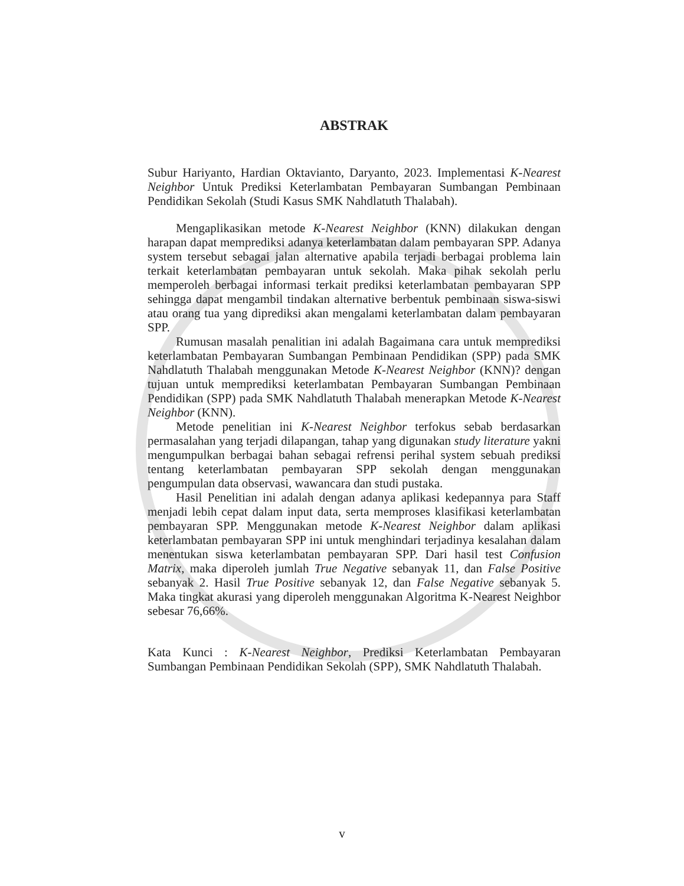ABSTRAK
Subur Hariyanto, Hardian Oktavianto, Daryanto, 2023. Implementasi K-Nearest Neighbor Untuk Prediksi Keterlambatan Pembayaran Sumbangan Pembinaan Pendidikan Sekolah (Studi Kasus SMK Nahdlatuth Thalabah).
Mengaplikasikan metode K-Nearest Neighbor (KNN) dilakukan dengan harapan dapat memprediksi adanya keterlambatan dalam pembayaran SPP. Adanya system tersebut sebagai jalan alternative apabila terjadi berbagai problema lain terkait keterlambatan pembayaran untuk sekolah. Maka pihak sekolah perlu memperoleh berbagai informasi terkait prediksi keterlambatan pembayaran SPP sehingga dapat mengambil tindakan alternative berbentuk pembinaan siswa-siswi atau orang tua yang diprediksi akan mengalami keterlambatan dalam pembayaran SPP.
Rumusan masalah penalitian ini adalah Bagaimana cara untuk memprediksi keterlambatan Pembayaran Sumbangan Pembinaan Pendidikan (SPP) pada SMK Nahdlatuth Thalabah menggunakan Metode K-Nearest Neighbor (KNN)? dengan tujuan untuk memprediksi keterlambatan Pembayaran Sumbangan Pembinaan Pendidikan (SPP) pada SMK Nahdlatuth Thalabah menerapkan Metode K-Nearest Neighbor (KNN).
Metode penelitian ini K-Nearest Neighbor terfokus sebab berdasarkan permasalahan yang terjadi dilapangan, tahap yang digunakan study literature yakni mengumpulkan berbagai bahan sebagai refrensi perihal system sebuah prediksi tentang keterlambatan pembayaran SPP sekolah dengan menggunakan pengumpulan data observasi, wawancara dan studi pustaka.
Hasil Penelitian ini adalah dengan adanya aplikasi kedepannya para Staff menjadi lebih cepat dalam input data, serta memproses klasifikasi keterlambatan pembayaran SPP. Menggunakan metode K-Nearest Neighbor dalam aplikasi keterlambatan pembayaran SPP ini untuk menghindari terjadinya kesalahan dalam menentukan siswa keterlambatan pembayaran SPP. Dari hasil test Confusion Matrix, maka diperoleh jumlah True Negative sebanyak 11, dan False Positive sebanyak 2. Hasil True Positive sebanyak 12, dan False Negative sebanyak 5. Maka tingkat akurasi yang diperoleh menggunakan Algoritma K-Nearest Neighbor sebesar 76,66%.
Kata Kunci : K-Nearest Neighbor, Prediksi Keterlambatan Pembayaran Sumbangan Pembinaan Pendidikan Sekolah (SPP), SMK Nahdlatuth Thalabah.
v